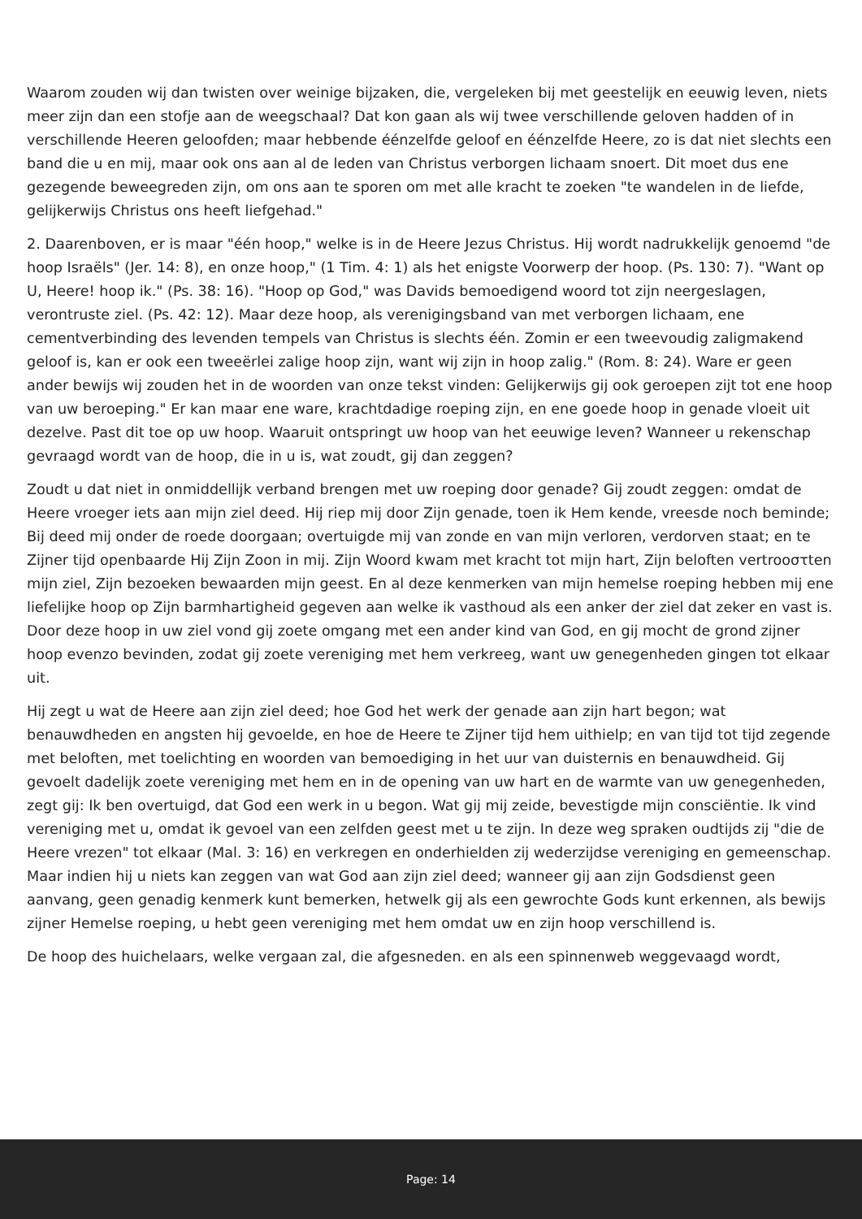Waarom zouden wij dan twisten over weinige bijzaken, die, vergeleken bij met geestelijk en eeuwig leven, niets meer zijn dan een stofje aan de weegschaal? Dat kon gaan als wij twee verschillende geloven hadden of in verschillende Heeren geloofden; maar hebbende éénzelfde geloof en éénzelfde Heere, zo is dat niet slechts een band die u en mij, maar ook ons aan al de leden van Christus verborgen lichaam snoert. Dit moet dus ene gezegende beweegreden zijn, om ons aan te sporen om met alle kracht te zoeken "te wandelen in de liefde, gelijkerwijs Christus ons heeft liefgehad."
2. Daarenboven, er is maar "één hoop," welke is in de Heere Jezus Christus. Hij wordt nadrukkelijk genoemd "de hoop Israëls" (Jer. 14: 8), en onze hoop," (1 Tim. 4: 1) als het enigste Voorwerp der hoop. (Ps. 130: 7). "Want op U, Heere! hoop ik." (Ps. 38: 16). "Hoop op God," was Davids bemoedigend woord tot zijn neergeslagen, verontruste ziel. (Ps. 42: 12). Maar deze hoop, als verenigingsband van met verborgen lichaam, ene cementverbinding des levenden tempels van Christus is slechts één. Zomin er een tweevoudig zaligmakend geloof is, kan er ook een tweeërlei zalige hoop zijn, want wij zijn in hoop zalig." (Rom. 8: 24). Ware er geen ander bewijs wij zouden het in de woorden van onze tekst vinden: Gelijkerwijs gij ook geroepen zijt tot ene hoop van uw beroeping." Er kan maar ene ware, krachtdadige roeping zijn, en ene goede hoop in genade vloeit uit dezelve. Past dit toe op uw hoop. Waaruit ontspringt uw hoop van het eeuwige leven? Wanneer u rekenschap gevraagd wordt van de hoop, die in u is, wat zoudt, gij dan zeggen?
Zoudt u dat niet in onmiddellijk verband brengen met uw roeping door genade? Gij zoudt zeggen: omdat de Heere vroeger iets aan mijn ziel deed. Hij riep mij door Zijn genade, toen ik Hem kende, vreesde noch beminde; Bij deed mij onder de roede doorgaan; overtuigde mij van zonde en van mijn verloren, verdorven staat; en te Zijner tijd openbaarde Hij Zijn Zoon in mij. Zijn Woord kwam met kracht tot mijn hart, Zijn beloften vertrooστten mijn ziel, Zijn bezoeken bewaarden mijn geest. En al deze kenmerken van mijn hemelse roeping hebben mij ene liefelijke hoop op Zijn barmhartigheid gegeven aan welke ik vasthoud als een anker der ziel dat zeker en vast is. Door deze hoop in uw ziel vond gij zoete omgang met een ander kind van God, en gij mocht de grond zijner hoop evenzo bevinden, zodat gij zoete vereniging met hem verkreeg, want uw genegenheden gingen tot elkaar uit.
Hij zegt u wat de Heere aan zijn ziel deed; hoe God het werk der genade aan zijn hart begon; wat benauwdheden en angsten hij gevoelde, en hoe de Heere te Zijner tijd hem uithielp; en van tijd tot tijd zegende met beloften, met toelichting en woorden van bemoediging in het uur van duisternis en benauwdheid. Gij gevoelt dadelijk zoete vereniging met hem en in de opening van uw hart en de warmte van uw genegenheden, zegt gij: Ik ben overtuigd, dat God een werk in u begon. Wat gij mij zeide, bevestigde mijn consciëntie. Ik vind vereniging met u, omdat ik gevoel van een zelfden geest met u te zijn. In deze weg spraken oudtijds zij "die de Heere vrezen" tot elkaar (Mal. 3: 16) en verkregen en onderhielden zij wederzijdse vereniging en gemeenschap. Maar indien hij u niets kan zeggen van wat God aan zijn ziel deed; wanneer gij aan zijn Godsdienst geen aanvang, geen genadig kenmerk kunt bemerken, hetwelk gij als een gewrochte Gods kunt erkennen, als bewijs zijner Hemelse roeping, u hebt geen vereniging met hem omdat uw en zijn hoop verschillend is.
De hoop des huichelaars, welke vergaan zal, die afgesneden. en als een spinnenweb weggevaagd wordt,
Page: 14